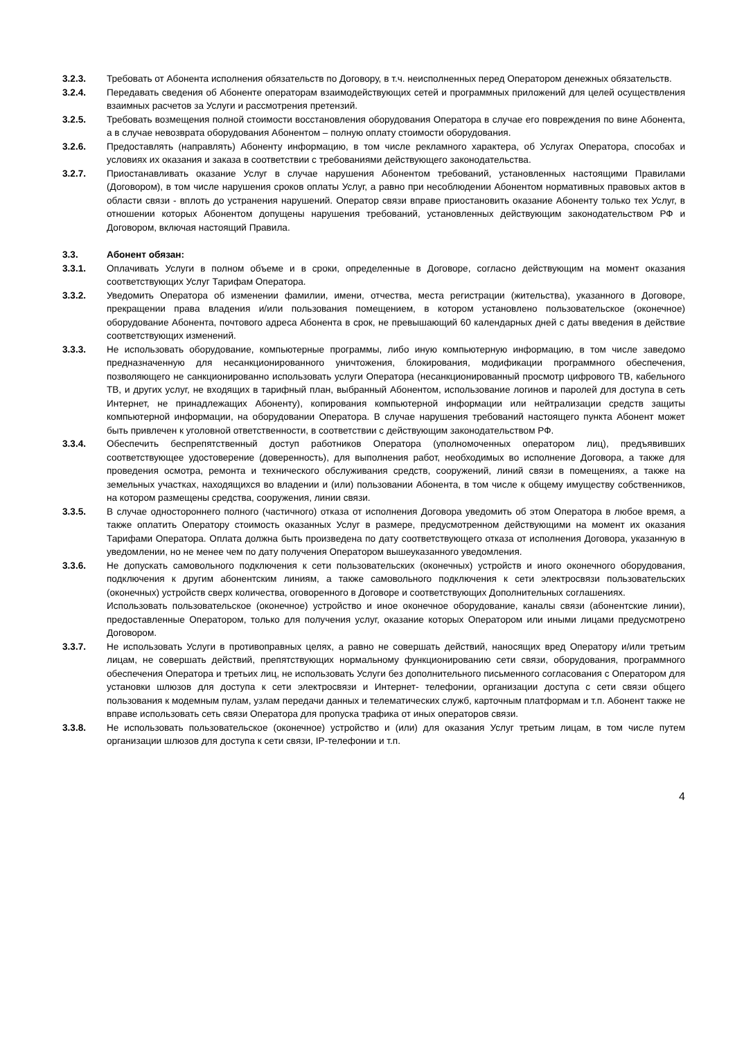3.2.3. Требовать от Абонента исполнения обязательств по Договору, в т.ч. неисполненных перед Оператором денежных обязательств.
3.2.4. Передавать сведения об Абоненте операторам взаимодействующих сетей и программных приложений для целей осуществления взаимных расчетов за Услуги и рассмотрения претензий.
3.2.5. Требовать возмещения полной стоимости восстановления оборудования Оператора в случае его повреждения по вине Абонента, а в случае невозврата оборудования Абонентом – полную оплату стоимости оборудования.
3.2.6. Предоставлять (направлять) Абоненту информацию, в том числе рекламного характера, об Услугах Оператора, способах и условиях их оказания и заказа в соответствии с требованиями действующего законодательства.
3.2.7. Приостанавливать оказание Услуг в случае нарушения Абонентом требований, установленных настоящими Правилами (Договором), в том числе нарушения сроков оплаты Услуг, а равно при несоблюдении Абонентом нормативных правовых актов в области связи - вплоть до устранения нарушений. Оператор связи вправе приостановить оказание Абоненту только тех Услуг, в отношении которых Абонентом допущены нарушения требований, установленных действующим законодательством РФ и Договором, включая настоящий Правила.
3.3. Абонент обязан:
3.3.1. Оплачивать Услуги в полном объеме и в сроки, определенные в Договоре, согласно действующим на момент оказания соответствующих Услуг Тарифам Оператора.
3.3.2. Уведомить Оператора об изменении фамилии, имени, отчества, места регистрации (жительства), указанного в Договоре, прекращении права владения и/или пользования помещением, в котором установлено пользовательское (оконечное) оборудование Абонента, почтового адреса Абонента в срок, не превышающий 60 календарных дней с даты введения в действие соответствующих изменений.
3.3.3. Не использовать оборудование, компьютерные программы, либо иную компьютерную информацию, в том числе заведомо предназначенную для несанкционированного уничтожения, блокирования, модификации программного обеспечения, позволяющего не санкционированно использовать услуги Оператора (несанкционированный просмотр цифрового ТВ, кабельного ТВ, и других услуг, не входящих в тарифный план, выбранный Абонентом, использование логинов и паролей для доступа в сеть Интернет, не принадлежащих Абоненту), копирования компьютерной информации или нейтрализации средств защиты компьютерной информации, на оборудовании Оператора. В случае нарушения требований настоящего пункта Абонент может быть привлечен к уголовной ответственности, в соответствии с действующим законодательством РФ.
3.3.4. Обеспечить беспрепятственный доступ работников Оператора (уполномоченных оператором лиц), предъявивших соответствующее удостоверение (доверенность), для выполнения работ, необходимых во исполнение Договора, а также для проведения осмотра, ремонта и технического обслуживания средств, сооружений, линий связи в помещениях, а также на земельных участках, находящихся во владении и (или) пользовании Абонента, в том числе к общему имуществу собственников, на котором размещены средства, сооружения, линии связи.
3.3.5. В случае одностороннего полного (частичного) отказа от исполнения Договора уведомить об этом Оператора в любое время, а также оплатить Оператору стоимость оказанных Услуг в размере, предусмотренном действующими на момент их оказания Тарифами Оператора. Оплата должна быть произведена по дату соответствующего отказа от исполнения Договора, указанную в уведомлении, но не менее чем по дату получения Оператором вышеуказанного уведомления.
3.3.6. Не допускать самовольного подключения к сети пользовательских (оконечных) устройств и иного оконечного оборудования, подключения к другим абонентским линиям, а также самовольного подключения к сети электросвязи пользовательских (оконечных) устройств сверх количества, оговоренного в Договоре и соответствующих Дополнительных соглашениях.
Использовать пользовательское (оконечное) устройство и иное оконечное оборудование, каналы связи (абонентские линии), предоставленные Оператором, только для получения услуг, оказание которых Оператором или иными лицами предусмотрено Договором.
3.3.7. Не использовать Услуги в противоправных целях, а равно не совершать действий, наносящих вред Оператору и/или третьим лицам, не совершать действий, препятствующих нормальному функционированию сети связи, оборудования, программного обеспечения Оператора и третьих лиц, не использовать Услуги без дополнительного письменного согласования с Оператором для установки шлюзов для доступа к сети электросвязи и Интернет- телефонии, организации доступа с сети связи общего пользования к модемным пулам, узлам передачи данных и телематических служб, карточным платформам и т.п. Абонент также не вправе использовать сеть связи Оператора для пропуска трафика от иных операторов связи.
3.3.8. Не использовать пользовательское (оконечное) устройство и (или) для оказания Услуг третьим лицам, в том числе путем организации шлюзов для доступа к сети связи, IP-телефонии и т.п.
4